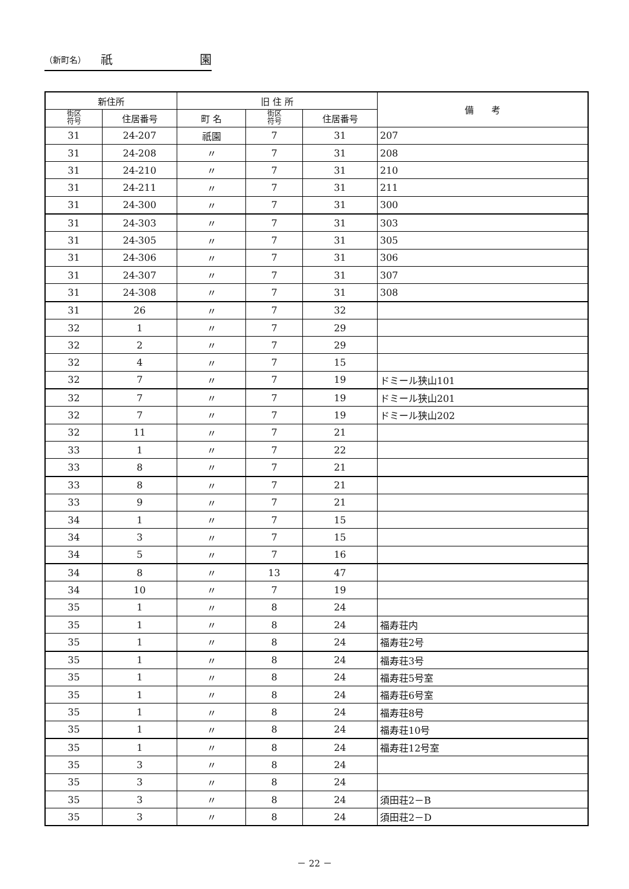（新町名） 祇 園
| 新住所 | | 旧 住 所 | | | 備 考 |
| --- | --- | --- | --- | --- | --- |
| 街区 符号 | 住居番号 | 町 名 | 街区 符号 | 住居番号 | |
| 31 | 24-207 | 祇園 | 7 | 31 | 207 |
| 31 | 24-208 | 〃 | 7 | 31 | 208 |
| 31 | 24-210 | 〃 | 7 | 31 | 210 |
| 31 | 24-211 | 〃 | 7 | 31 | 211 |
| 31 | 24-300 | 〃 | 7 | 31 | 300 |
| 31 | 24-303 | 〃 | 7 | 31 | 303 |
| 31 | 24-305 | 〃 | 7 | 31 | 305 |
| 31 | 24-306 | 〃 | 7 | 31 | 306 |
| 31 | 24-307 | 〃 | 7 | 31 | 307 |
| 31 | 24-308 | 〃 | 7 | 31 | 308 |
| 31 | 26 | 〃 | 7 | 32 | |
| 32 | 1 | 〃 | 7 | 29 | |
| 32 | 2 | 〃 | 7 | 29 | |
| 32 | 4 | 〃 | 7 | 15 | |
| 32 | 7 | 〃 | 7 | 19 | ドミール狭山101 |
| 32 | 7 | 〃 | 7 | 19 | ドミール狭山201 |
| 32 | 7 | 〃 | 7 | 19 | ドミール狭山202 |
| 32 | 11 | 〃 | 7 | 21 | |
| 33 | 1 | 〃 | 7 | 22 | |
| 33 | 8 | 〃 | 7 | 21 | |
| 33 | 8 | 〃 | 7 | 21 | |
| 33 | 9 | 〃 | 7 | 21 | |
| 34 | 1 | 〃 | 7 | 15 | |
| 34 | 3 | 〃 | 7 | 15 | |
| 34 | 5 | 〃 | 7 | 16 | |
| 34 | 8 | 〃 | 13 | 47 | |
| 34 | 10 | 〃 | 7 | 19 | |
| 35 | 1 | 〃 | 8 | 24 | |
| 35 | 1 | 〃 | 8 | 24 | 福寿荘内 |
| 35 | 1 | 〃 | 8 | 24 | 福寿荘2号 |
| 35 | 1 | 〃 | 8 | 24 | 福寿荘3号 |
| 35 | 1 | 〃 | 8 | 24 | 福寿荘5号室 |
| 35 | 1 | 〃 | 8 | 24 | 福寿荘6号室 |
| 35 | 1 | 〃 | 8 | 24 | 福寿荘8号 |
| 35 | 1 | 〃 | 8 | 24 | 福寿荘10号 |
| 35 | 1 | 〃 | 8 | 24 | 福寿荘12号室 |
| 35 | 3 | 〃 | 8 | 24 | |
| 35 | 3 | 〃 | 8 | 24 | |
| 35 | 3 | 〃 | 8 | 24 | 須田荘2－B |
| 35 | 3 | 〃 | 8 | 24 | 須田荘2－D |
－ 22 －